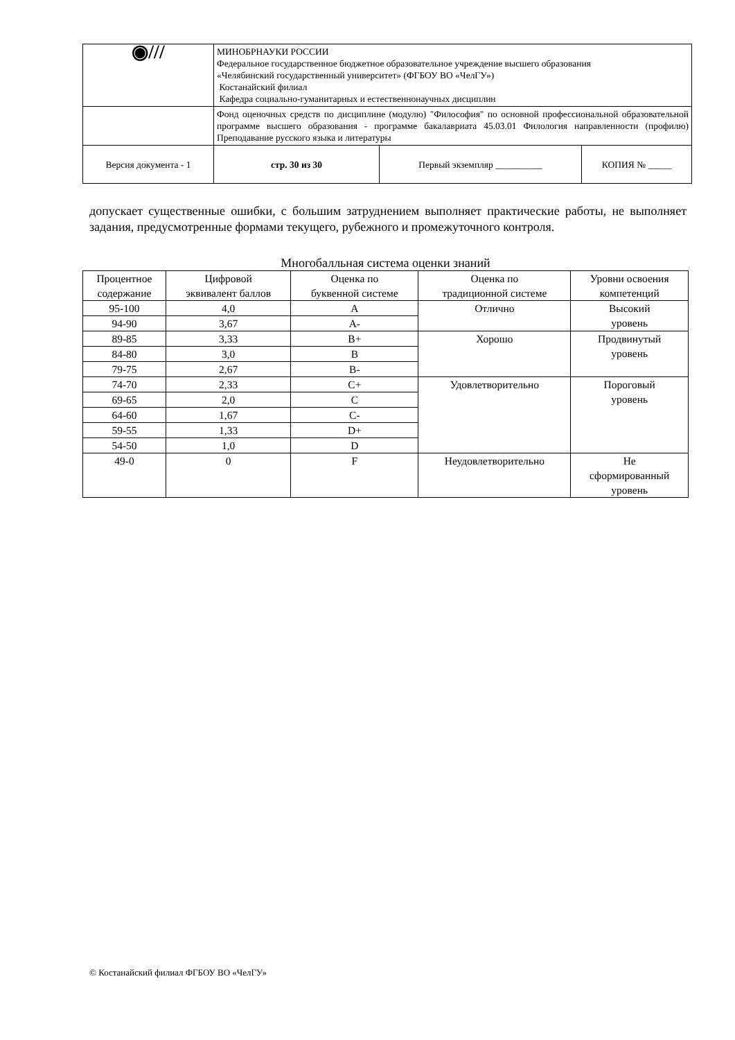| ◉/// | МИНОБРНАУКИ РОССИИ Федеральное государственное бюджетное образовательное учреждение высшего образования «Челябинский государственный университет» (ФГБОУ ВО «ЧелГУ») Костанайский филиал Кафедра социально-гуманитарных и естественнонаучных дисциплин | | |
| | Фонд оценочных средств по дисциплине (модулю) "Философия" по основной профессиональной образовательной программе высшего образования - программе бакалавриата 45.03.01 Филология направленности (профилю) Преподавание русского языка и литературы | | |
| Версия документа - 1 | стр. 30 из 30 | Первый экземпляр __________ | КОПИЯ № _____ |
допускает существенные ошибки, с большим затруднением выполняет практические работы, не выполняет задания, предусмотренные формами текущего, рубежного и промежуточного контроля.
Многобалльная система оценки знаний
| Процентное содержание | Цифровой эквивалент баллов | Оценка по буквенной системе | Оценка по традиционной системе | Уровни освоения компетенций |
| --- | --- | --- | --- | --- |
| 95-100 | 4,0 | A | Отлично | Высокий уровень |
| 94-90 | 3,67 | A- | | |
| 89-85 | 3,33 | B+ | Хорошо | Продвинутый уровень |
| 84-80 | 3,0 | B | | |
| 79-75 | 2,67 | B- | | |
| 74-70 | 2,33 | C+ | Удовлетворительно | Пороговый уровень |
| 69-65 | 2,0 | C | | |
| 64-60 | 1,67 | C- | | |
| 59-55 | 1,33 | D+ | | |
| 54-50 | 1,0 | D | | |
| 49-0 | 0 | F | Неудовлетворительно | Не сформированный уровень |
© Костанайский филиал ФГБОУ ВО «ЧелГУ»